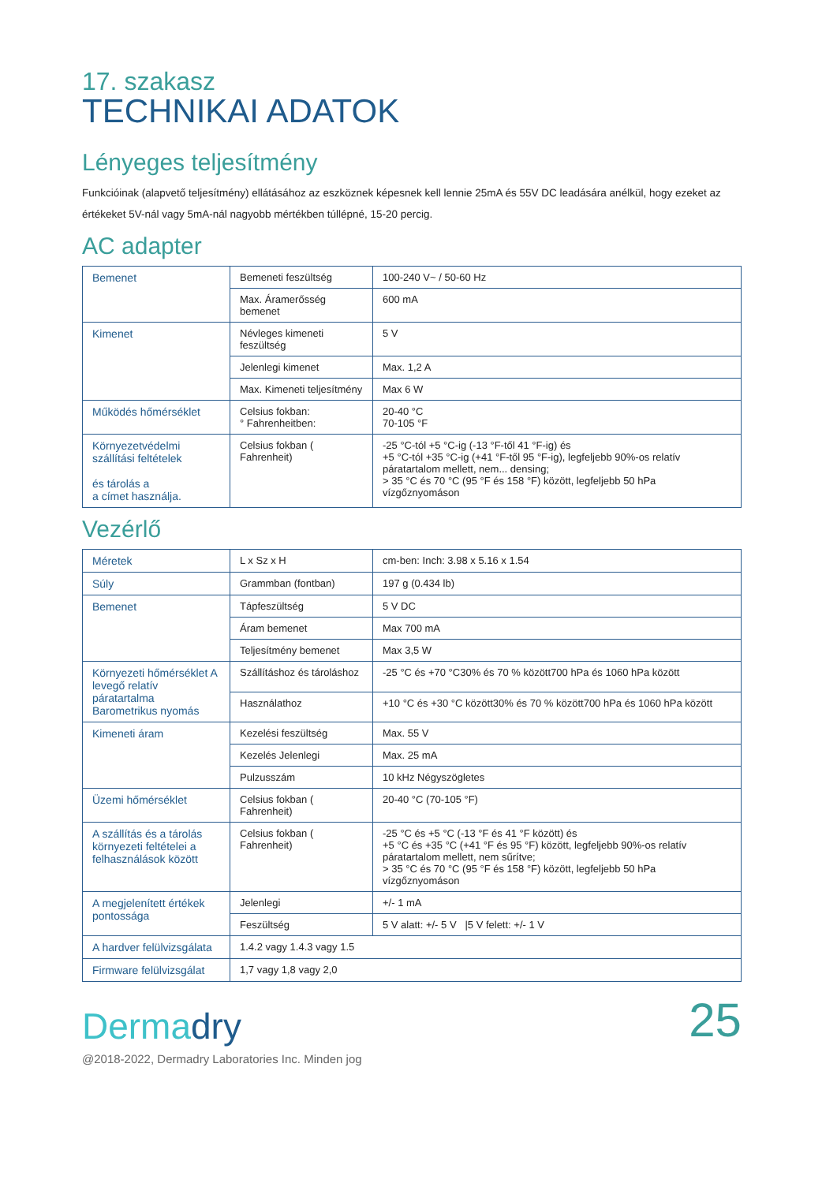17. szakasz
TECHNIKAI ADATOK
Lényeges teljesítmény
Funkcióinak (alapvető teljesítmény) ellátásához az eszköznek képesnek kell lennie 25mA és 55V DC leadására anélkül, hogy ezeket az értékeket 5V-nál vagy 5mA-nál nagyobb mértékben túllépné, 15-20 percig.
AC adapter
| Bemenet | Bemeneti feszültség | 100-240 V~ / 50-60 Hz |
| | Max. Áramerősség bemenet | 600 mA |
| Kimenet | Névleges kimeneti feszültség | 5 V |
| | Jelenlegi kimenet | Max. 1,2 A |
| | Max. Kimeneti teljesítmény | Max 6 W |
| Működés hőmérséklet | Celsius fokban: ° Fahrenheitben: | 20-40 °C 70-105 °F |
| Környezetvédelmi szállítási feltételek és tárolás a a címet használja. | Celsius fokban ( Fahrenheit) | -25 °C-tól +5 °C-ig (-13 °F-től 41 °F-ig) és +5 °C-tól +35 °C-ig (+41 °F-től 95 °F-ig), legfeljebb 90%-os relatív páratartalom mellett, nem... densing; > 35 °C és 70 °C (95 °F és 158 °F) között, legfeljebb 50 hPa vízgőznyomáson |
Vezérlő
| Méretek | L x Sz x H | cm-ben: Inch: 3.98 x 5.16 x 1.54 |
| Súly | Grammban (fontban) | 197 g (0.434 lb) |
| Bemenet | Tápfeszültség | 5 V DC |
| | Áram bemenet | Max 700 mA |
| | Teljesítmény bemenet | Max 3,5 W |
| Környezeti hőmérséklet A levegő relatív páratartalma Barometrikus nyomás | Szállításhoz és tároláshoz | -25 °C és +70 °C30% és 70 % között700 hPa és 1060 hPa között |
| | Használathoz | +10 °C és +30 °C között30% és 70 % között700 hPa és 1060 hPa között |
| Kimeneti áram | Kezelési feszültség | Max. 55 V |
| | Kezelés Jelenlegi | Max. 25 mA |
| | Pulzusszám | 10 kHz Négyszögletes |
| Üzemi hőmérséklet | Celsius fokban ( Fahrenheit) | 20-40 °C (70-105 °F) |
| A szállítás és a tárolás környezeti feltételei a felhasználások között | Celsius fokban ( Fahrenheit) | -25 °C és +5 °C (-13 °F és 41 °F között) és +5 °C és +35 °C (+41 °F és 95 °F) között, legfeljebb 90%-os relatív páratartalom mellett, nem sűrítve; > 35 °C és 70 °C (95 °F és 158 °F) között, legfeljebb 50 hPa vízgőznyomáson |
| A megjelenített értékek pontossága | Jelenlegi | +/- 1 mA |
| | Feszültség | 5 V alatt: +/- 5 V /5 V felett: +/- 1 V |
| A hardver felülvizsgálata | 1.4.2 vagy 1.4.3 vagy 1.5 | |
| Firmware felülvizsgálat | 1,7 vagy 1,8 vagy 2,0 | |
Dermadry
25
@2018-2022, Dermadry Laboratories Inc. Minden jog